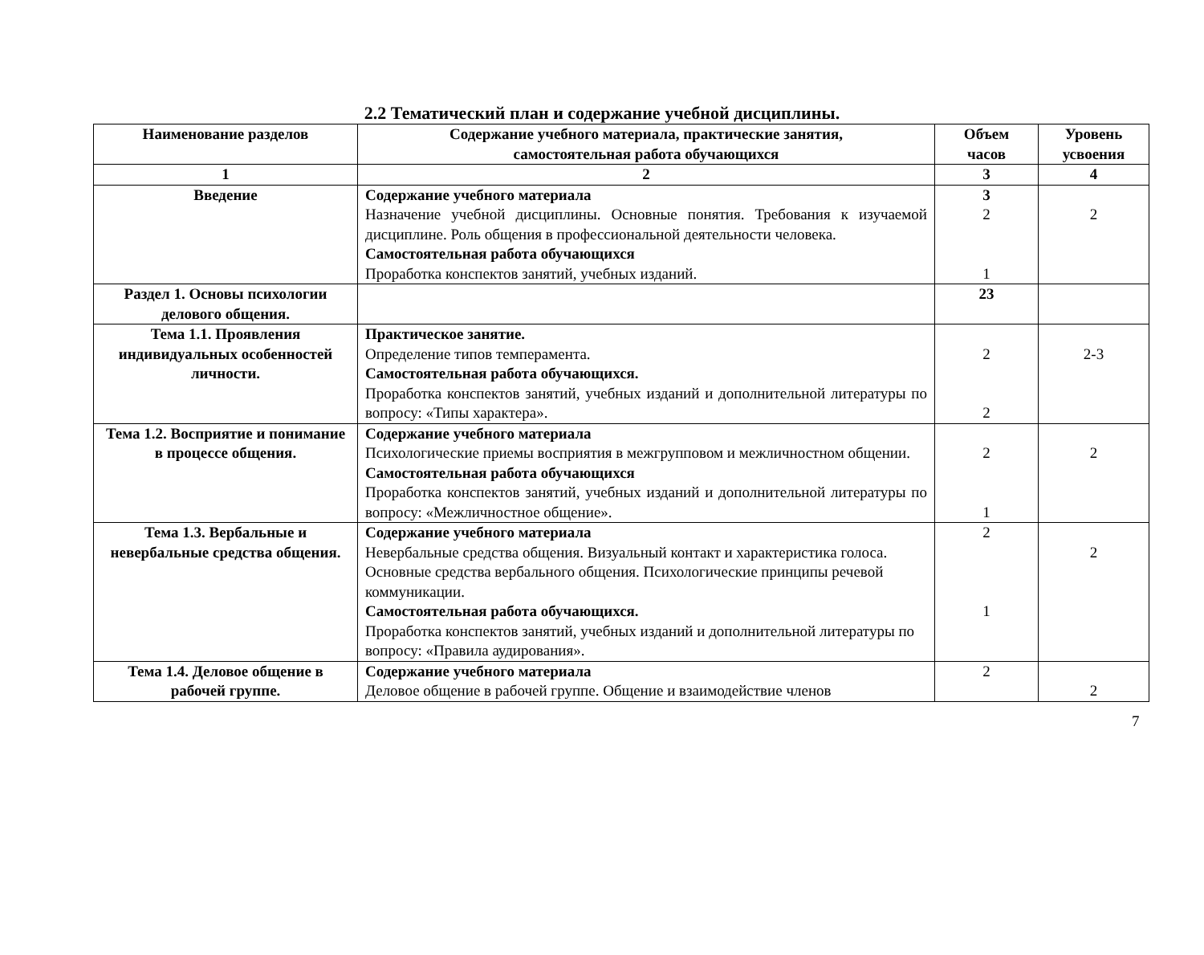2.2 Тематический план и содержание учебной дисциплины.
| Наименование разделов | Содержание учебного материала, практические занятия, самостоятельная работа обучающихся | Объем часов | Уровень усвоения |
| --- | --- | --- | --- |
| 1 | 2 | 3 | 4 |
| Введение | Содержание учебного материала Назначение учебной дисциплины. Основные понятия. Требования к изучаемой дисциплине. Роль общения в профессиональной деятельности человека. Самостоятельная работа обучающихся Проработка конспектов занятий, учебных изданий. | 3 2 1 | 2 |
| Раздел 1. Основы психологии делового общения. | | 23 | |
| Тема 1.1. Проявления индивидуальных особенностей личности. | Практическое занятие. Определение типов темперамента. Самостоятельная работа обучающихся. Проработка конспектов занятий, учебных изданий и дополнительной литературы по вопросу: «Типы характера». | 2 2 | 2-3 |
| Тема 1.2. Восприятие и понимание в процессе общения. | Содержание учебного материала Психологические приемы восприятия в межгрупповом и межличностном общении. Самостоятельная работа обучающихся Проработка конспектов занятий, учебных изданий и дополнительной литературы по вопросу: «Межличностное общение». | 2 1 | 2 |
| Тема 1.3. Вербальные и невербальные средства общения. | Содержание учебного материала Невербальные средства общения. Визуальный контакт и характеристика голоса. Основные средства вербального общения. Психологические принципы речевой коммуникации. Самостоятельная работа обучающихся. Проработка конспектов занятий, учебных изданий и дополнительной литературы по вопросу: «Правила аудирования». | 2 1 | 2 |
| Тема 1.4. Деловое общение в рабочей группе. | Содержание учебного материала Деловое общение в рабочей группе. Общение и взаимодействие членов | 2 | 2 |
7